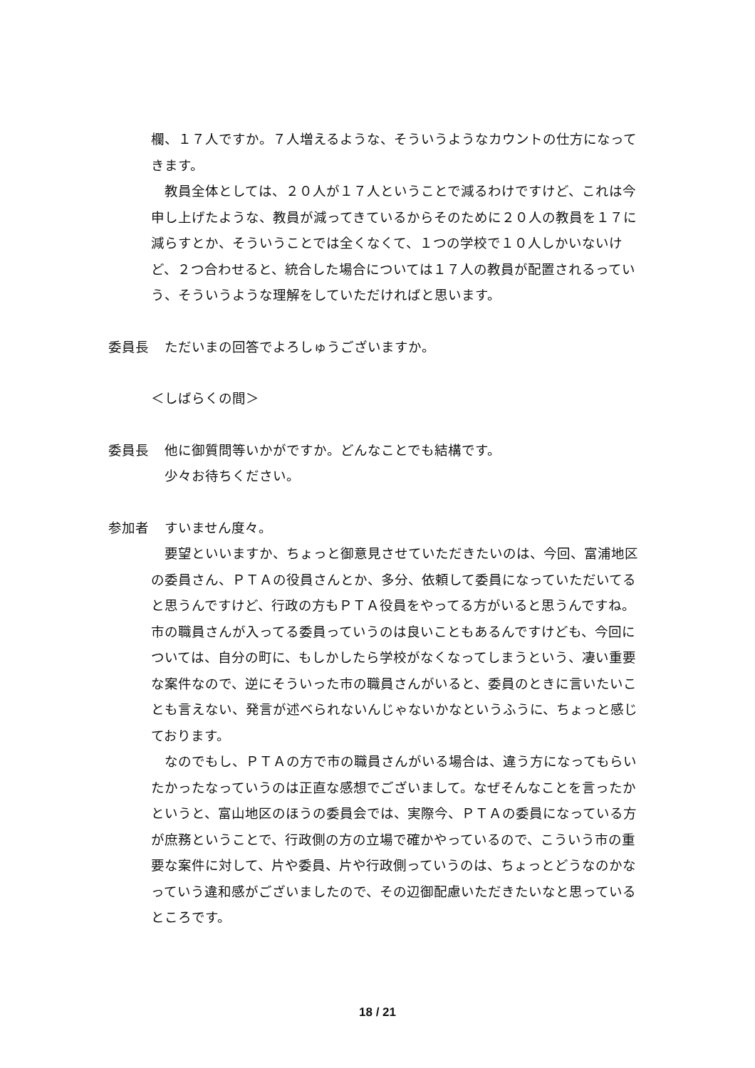欄、１７人ですか。７人増えるような、そういうようなカウントの仕方になってきます。
　教員全体としては、２０人が１７人ということで減るわけですけど、これは今申し上げたような、教員が減ってきているからそのために２０人の教員を１７に減らすとか、そういうことでは全くなくて、１つの学校で１０人しかいないけど、２つ合わせると、統合した場合については１７人の教員が配置されるっていう、そういうような理解をしていただければと思います。
委員長　ただいまの回答でよろしゅうございますか。
＜しばらくの間＞
委員長　他に御質問等いかがですか。どんなことでも結構です。
　少々お待ちください。
参加者　すいません度々。
　要望といいますか、ちょっと御意見させていただきたいのは、今回、富浦地区の委員さん、ＰＴＡの役員さんとか、多分、依頼して委員になっていただいてると思うんですけど、行政の方もＰＴＡ役員をやってる方がいると思うんですね。市の職員さんが入ってる委員っていうのは良いこともあるんですけども、今回については、自分の町に、もしかしたら学校がなくなってしまうという、凄い重要な案件なので、逆にそういった市の職員さんがいると、委員のときに言いたいことも言えない、発言が述べられないんじゃないかなというふうに、ちょっと感じております。
　なのでもし、ＰＴＡの方で市の職員さんがいる場合は、違う方になってもらいたかったなっていうのは正直な感想でございまして。なぜそんなことを言ったかというと、富山地区のほうの委員会では、実際今、ＰＴＡの委員になっている方が庶務ということで、行政側の方の立場で確かやっているので、こういう市の重要な案件に対して、片や委員、片や行政側っていうのは、ちょっとどうなのかなっていう違和感がございましたので、その辺御配慮いただきたいなと思っているところです。
18 / 21